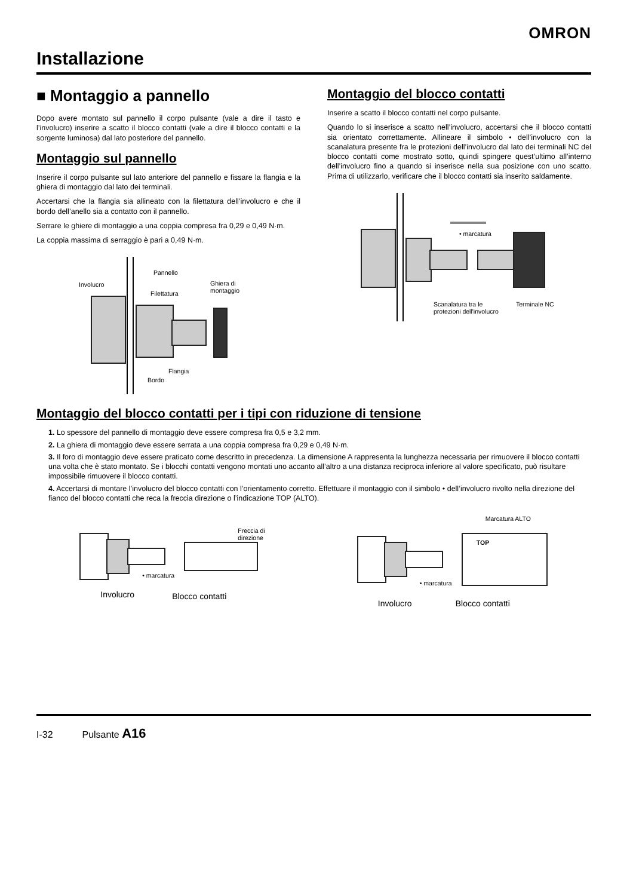OMRON
Installazione
■ Montaggio a pannello
Dopo avere montato sul pannello il corpo pulsante (vale a dire il tasto e l’involucro) inserire a scatto il blocco contatti (vale a dire il blocco contatti e la sorgente luminosa) dal lato posteriore del pannello.
Montaggio sul pannello
Inserire il corpo pulsante sul lato anteriore del pannello e fissare la flangia e la ghiera di montaggio dal lato dei terminali.
Accertarsi che la flangia sia allineato con la filettatura dell’involucro e che il bordo dell’anello sia a contatto con il pannello.
Serrare le ghiere di montaggio a una coppia compresa fra 0,29 e 0,49 N·m.
La coppia massima di serraggio è pari a 0,49 N·m.
Pannello
Involucro Ghiera di montaggio
Filettatura
Flangia
Bordo
Montaggio del blocco contatti
Inserire a scatto il blocco contatti nel corpo pulsante.
Quando lo si inserisce a scatto nell’involucro, accertarsi che il blocco contatti sia orientato correttamente. Allineare il simbolo • dell’involucro con la scanalatura presente fra le protezioni dell’involucro dal lato dei terminali NC del blocco contatti come mostrato sotto, quindi spingere quest’ultimo all’interno dell’involucro fino a quando si inserisce nella sua posizione con uno scatto. Prima di utilizzarlo, verificare che il blocco contatti sia inserito saldamente.
• marcatura
Scanalatura tra le
protezioni dell'involucro
Terminale NC
Montaggio del blocco contatti per i tipi con riduzione di tensione
1. Lo spessore del pannello di montaggio deve essere compresa fra 0,5 e 3,2 mm.
2. La ghiera di montaggio deve essere serrata a una coppia compresa fra 0,29 e 0,49 N·m.
3. Il foro di montaggio deve essere praticato come descritto in precedenza. La dimensione A rappresenta la lunghezza necessaria per rimuovere il blocco contatti una volta che è stato montato. Se i blocchi contatti vengono montati uno accanto all’altro a una distanza reciproca inferiore al valore specificato, può risultare impossibile rimuovere il blocco contatti.
4. Accertarsi di montare l’involucro del blocco contatti con l’orientamento corretto. Effettuare il montaggio con il simbolo • dell’involucro rivolto nella direzione del fianco del blocco contatti che reca la freccia direzione o l’indicazione TOP (ALTO).
Freccia di direzione
• marcatura
Involucro Blocco contatti
Marcatura ALTO
TOP
• marcatura
Involucro Blocco contatti
I-32 Pulsante A16